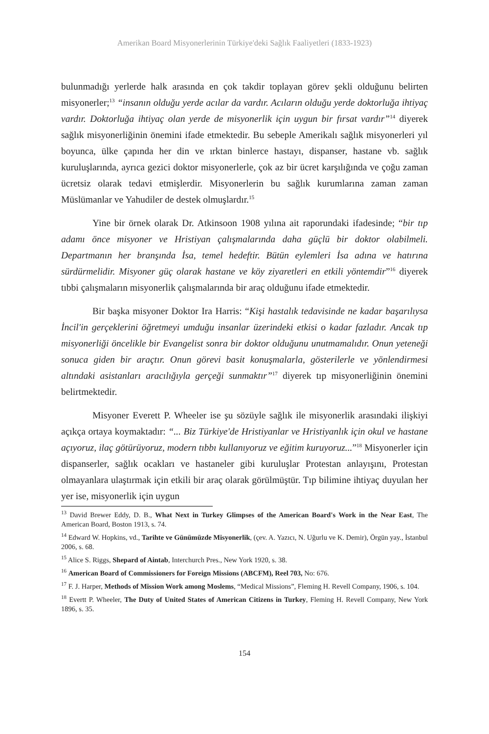Amerikan Board Misyonerlerinin Türkiye'deki Sağlık Faaliyetleri (1833-1923)
bulunmadığı yerlerde halk arasında en çok takdir toplayan görev şekli olduğunu belirten misyonerler;<sup>13</sup> “insanın olduğu yerde acılar da vardır. Acıların olduğu yerde doktorluğa ihtiyaç vardır. Doktorluğa ihtiyaç olan yerde de misyonerlik için uygun bir fırsat vardır”<sup>14</sup> diyerek sağlık misyonerliğinin önemini ifade etmektedir. Bu sebeple Amerikalı sağlık misyonerleri yıl boyunca, ülke çapında her din ve ırktan binlerce hastayı, dispanser, hastane vb. sağlık kuruluşlarında, ayrıca gezici doktor misyonerlerle, çok az bir ücret karşılığında ve çoğu zaman ücretsiz olarak tedavi etmişlerdir. Misyonerlerin bu sağlık kurumlarına zaman zaman Müslümanlar ve Yahudiler de destek olmuşlardır.<sup>15</sup>
Yine bir örnek olarak Dr. Atkinsoon 1908 yılına ait raporundaki ifadesinde; “bir tıp adamı önce misyoner ve Hristiyan çalışmalarında daha güçlü bir doktor olabilmeli. Departmanın her branşında İsa, temel hedeftir. Bütün eylemleri İsa adına ve hatırına sürdürmelidir. Misyoner güç olarak hastane ve köy ziyaretleri en etkili yöntemdir”<sup>16</sup> diyerek tıbbi çalışmaların misyonerlik çalışmalarında bir araç olduğunu ifade etmektedir.
Bir başka misyoner Doktor Ira Harris: “Kişi hastalık tedavisinde ne kadar başarılıysa İncil'in gerçeklerini öğretmeyi umduğu insanlar üzerindeki etkisi o kadar fazladır. Ancak tıp misyonerliği öncelikle bir Evangelist sonra bir doktor olduğunu unutmamalıdır. Onun yeteneği sonuca giden bir araçtır. Onun görevi basit konuşmalarla, gösterilerle ve yönlendirmesi altındaki asistanları aracılığıyla gerçeği sunmaktır”<sup>17</sup> diyerek tıp misyonerliğinin önemini belirtmektedir.
Misyoner Everett P. Wheeler ise şu sözüyle sağlık ile misyonerlik arasındaki ilişkiyi açıkça ortaya koymaktadır: “... Biz Türkiye'de Hristiyanlar ve Hristiyanlık için okul ve hastane açıyoruz, ilaç götürüyoruz, modern tıbbı kullanıyoruz ve eğitim kuruyoruz...”<sup>18</sup> Misyonerler için dispanserler, sağlık ocakları ve hastaneler gibi kuruluşlar Protestan anlayışını, Protestan olmayanlara ulaştırmak için etkili bir araç olarak görülmüştür. Tıp bilimine ihtiyaç duyulan her yer ise, misyonerlik için uygun
<sup>13</sup> David Brewer Eddy, D. B., What Next in Turkey Glimpses of the American Board's Work in the Near East, The American Board, Boston 1913, s. 74.
<sup>14</sup> Edward W. Hopkins, vd., Tarihte ve Günümüzde Misyonerlik, (çev. A. Yazıcı, N. Uğurlu ve K. Demir), Örgün yay., İstanbul 2006, s. 68.
<sup>15</sup> Alice S. Riggs, Shepard of Aintab, Interchurch Pres., New York 1920, s. 38.
<sup>16</sup> American Board of Commissioners for Foreign Missions (ABCFM), Reel 703, No: 676.
<sup>17</sup> F. J. Harper, Methods of Mission Work among Moslems, “Medical Missions”, Fleming H. Revell Company, 1906, s. 104.
<sup>18</sup> Evertt P. Wheeler, The Duty of United States of American Citizens in Turkey, Fleming H. Revell Company, New York 1896, s. 35.
154